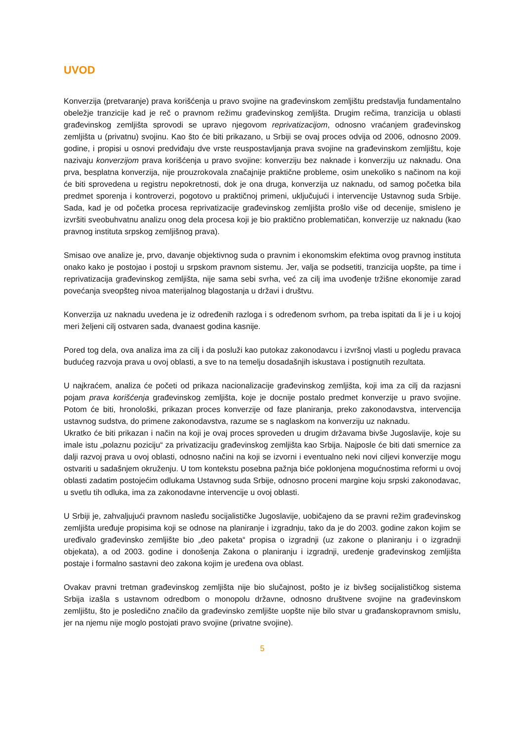UVOD
Konverzija (pretvaranje) prava korišćenja u pravo svojine na građevinskom zemljištu predstavlja fundamentalno obeležje tranzicije kad je reč o pravnom režimu građevinskog zemljišta. Drugim rečima, tranzicija u oblasti građevinskog zemljišta sprovodi se upravo njegovom reprivatizacijom, odnosno vraćanjem građevinskog zemljišta u (privatnu) svojinu. Kao što će biti prikazano, u Srbiji se ovaj proces odvija od 2006, odnosno 2009. godine, i propisi u osnovi predviđaju dve vrste reuspostavljanja prava svojine na građevinskom zemljištu, koje nazivaju konverzijom prava korišćenja u pravo svojine: konverziju bez naknade i konverziju uz naknadu. Ona prva, besplatna konverzija, nije prouzrokovala značajnije praktične probleme, osim unekoliko s načinom na koji će biti sprovedena u registru nepokretnosti, dok je ona druga, konverzija uz naknadu, od samog početka bila predmet sporenja i kontroverzi, pogotovo u praktičnoj primeni, uključujući i intervencije Ustavnog suda Srbije. Sada, kad je od početka procesa reprivatizacije građevinskog zemljišta prošlo više od decenije, smisleno je izvršiti sveobuhvatnu analizu onog dela procesa koji je bio praktično problematičan, konverzije uz naknadu (kao pravnog instituta srpskog zemljišnog prava).
Smisao ove analize je, prvo, davanje objektivnog suda o pravnim i ekonomskim efektima ovog pravnog instituta onako kako je postojao i postoji u srpskom pravnom sistemu. Jer, valja se podsetiti, tranzicija uopšte, pa time i reprivatizacija građevinskog zemljišta, nije sama sebi svrha, već za cilj ima uvođenje tržišne ekonomije zarad povećanja sveopšteg nivoa materijalnog blagostanja u državi i društvu.
Konverzija uz naknadu uvedena je iz određenih razloga i s određenom svrhom, pa treba ispitati da li je i u kojoj meri željeni cilj ostvaren sada, dvanaest godina kasnije.
Pored tog dela, ova analiza ima za cilj i da posluži kao putokaz zakonodavcu i izvršnoj vlasti u pogledu pravaca budućeg razvoja prava u ovoj oblasti, a sve to na temelju dosadašnjih iskustava i postignutih rezultata.
U najkraćem, analiza će početi od prikaza nacionalizacije građevinskog zemljišta, koji ima za cilj da razjasni pojam prava korišćenja građevinskog zemljišta, koje je docnije postalo predmet konverzije u pravo svojine. Potom će biti, hronološki, prikazan proces konverzije od faze planiranja, preko zakonodavstva, intervencija ustavnog sudstva, do primene zakonodavstva, razume se s naglaskom na konverziju uz naknadu.
Ukratko će biti prikazan i način na koji je ovaj proces sproveden u drugim državama bivše Jugoslavije, koje su imale istu „polaznu poziciju“ za privatizaciju građevinskog zemljišta kao Srbija. Najposle će biti dati smernice za dalji razvoj prava u ovoj oblasti, odnosno načini na koji se izvorni i eventualno neki novi ciljevi konverzije mogu ostvariti u sadašnjem okruženju. U tom kontekstu posebna pažnja biće poklonjena mogućnostima reformi u ovoj oblasti zadatim postojećim odlukama Ustavnog suda Srbije, odnosno proceni margine koju srpski zakonodavac, u svetlu tih odluka, ima za zakonodavne intervencije u ovoj oblasti.
U Srbiji je, zahvaljujući pravnom nasleđu socijalističke Jugoslavije, uobičajeno da se pravni režim građevinskog zemljišta uređuje propisima koji se odnose na planiranje i izgradnju, tako da je do 2003. godine zakon kojim se uređivalo građevinsko zemljište bio „deo paketa“ propisa o izgradnji (uz zakone o planiranju i o izgradnji objekata), a od 2003. godine i donošenja Zakona o planiranju i izgradnji, uređenje građevinskog zemljišta postaje i formalno sastavni deo zakona kojim je uređena ova oblast.
Ovakav pravni tretman građevinskog zemljišta nije bio slučajnost, pošto je iz bivšeg socijalističkog sistema Srbija izašla s ustavnom odredbom o monopolu državne, odnosno društvene svojine na građevinskom zemljištu, što je posledično značilo da građevinsko zemljište uopšte nije bilo stvar u građanskopravnom smislu, jer na njemu nije moglo postojati pravo svojine (privatne svojine).
5